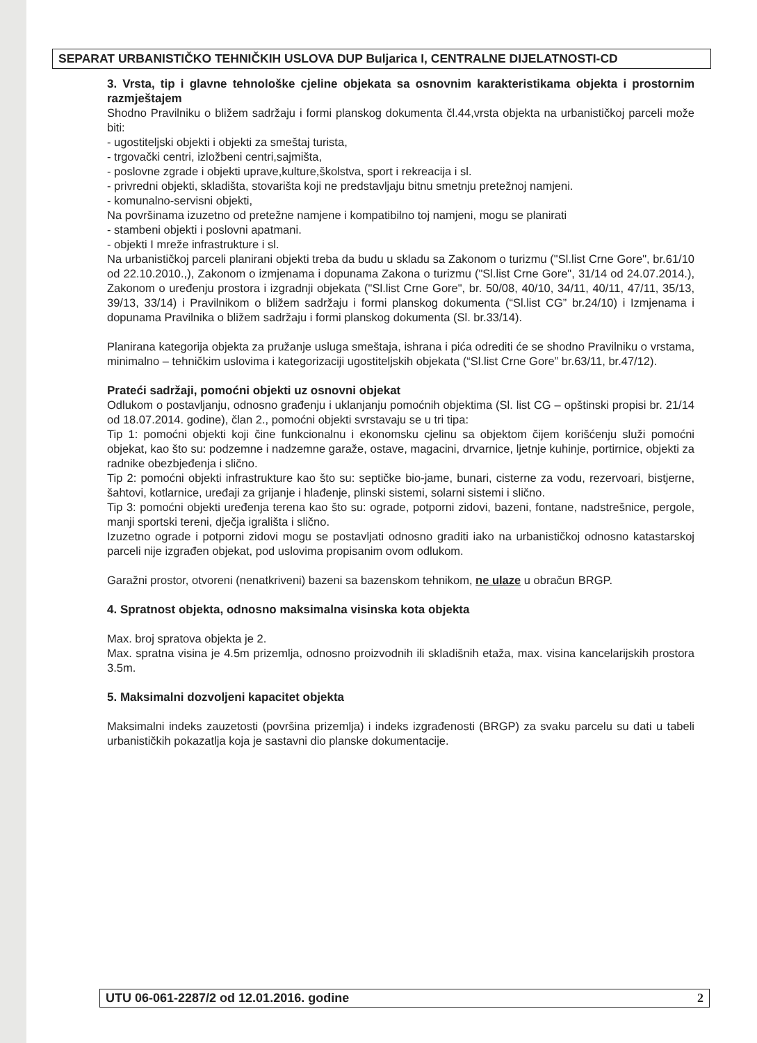SEPARAT URBANISTIČKO TEHNIČKIH USLOVA DUP Buljarica I, CENTRALNE DIJELATNOSTI-CD
3. Vrsta, tip i glavne tehnološke cjeline objekata sa osnovnim karakteristikama objekta i prostornim razmještajem
Shodno Pravilniku o bližem sadržaju i formi planskog dokumenta čl.44,vrsta objekta na urbanističkoj parceli može biti:
- ugostiteljski objekti i objekti za smeštaj turista,
- trgovački centri, izložbeni centri,sajmišta,
- poslovne zgrade i objekti uprave,kulture,školstva, sport i rekreacija i sl.
- privredni objekti, skladišta, stovarišta koji ne predstavljaju bitnu smetnju pretežnoj namjeni.
- komunalno-servisni objekti,
Na površinama izuzetno od pretežne namjene i kompatibilno toj namjeni, mogu se planirati
- stambeni objekti i poslovni apatmani.
- objekti I mreže infrastrukture i sl.
Na urbanističkoj parceli planirani objekti treba da budu u skladu sa Zakonom o turizmu ("Sl.list Crne Gore", br.61/10 od 22.10.2010.,), Zakonom o izmjenama i dopunama Zakona o turizmu ("Sl.list Crne Gore", 31/14 od 24.07.2014.), Zakonom o uređenju prostora i izgradnji objekata ("Sl.list Crne Gore", br. 50/08, 40/10, 34/11, 40/11, 47/11, 35/13, 39/13, 33/14) i Pravilnikom o bližem sadržaju i formi planskog dokumenta (“Sl.list CG” br.24/10) i Izmjenama i dopunama Pravilnika o bližem sadržaju i formi planskog dokumenta (Sl. br.33/14).
Planirana kategorija objekta za pružanje usluga smeštaja, ishrana i pića odrediti će se shodno Pravilniku o vrstama, minimalno – tehničkim uslovima i kategorizaciji ugostiteljskih objekata (“Sl.list Crne Gore” br.63/11, br.47/12).
Prateći sadržaji, pomoćni objekti uz osnovni objekat
Odlukom o postavljanju, odnosno građenju i uklanjanju pomoćnih objektima (Sl. list CG – opštinski propisi br. 21/14 od 18.07.2014. godine), član 2., pomoćni objekti svrstavaju se u tri tipa:
Tip 1: pomoćni objekti koji čine funkcionalnu i ekonomsku cjelinu sa objektom čijem korišćenju služi pomoćni objekat, kao što su: podzemne i nadzemne garaže, ostave, magacini, drvarnice, ljetnje kuhinje, portirnice, objekti za radnike obezbjeđenja i slično.
Tip 2: pomoćni objekti infrastrukture kao što su: septičke bio-jame, bunari, cisterne za vodu, rezervoari, bistjerne, šahtovi, kotlarnice, uređaji za grijanje i hlađenje, plinski sistemi, solarni sistemi i slično.
Tip 3: pomoćni objekti uređenja terena kao što su: ograde, potporni zidovi, bazeni, fontane, nadstrešnice, pergole, manji sportski tereni, dječja igrališta i slično.
Izuzetno ograde i potporni zidovi mogu se postavljati odnosno graditi iako na urbanističkoj odnosno katastarskoj parceli nije izgrađen objekat, pod uslovima propisanim ovom odlukom.
Garažni prostor, otvoreni (nenatkriveni) bazeni sa bazenskom tehnikom, ne ulaze u obračun BRGP.
4. Spratnost objekta, odnosno maksimalna visinska kota objekta
Max. broj spratova objekta je 2.
Max. spratna visina je 4.5m prizemlja, odnosno proizvodnih ili skladišnih etaža, max. visina kancelarijskih prostora 3.5m.
5. Maksimalni dozvoljeni kapacitet objekta
Maksimalni indeks zauzetosti (površina prizemlja) i indeks izgrađenosti (BRGP) za svaku parcelu su dati u tabeli urbanističkih pokazatlja koja je sastavni dio planske dokumentacije.
UTU 06-061-2287/2 od 12.01.2016. godine 2